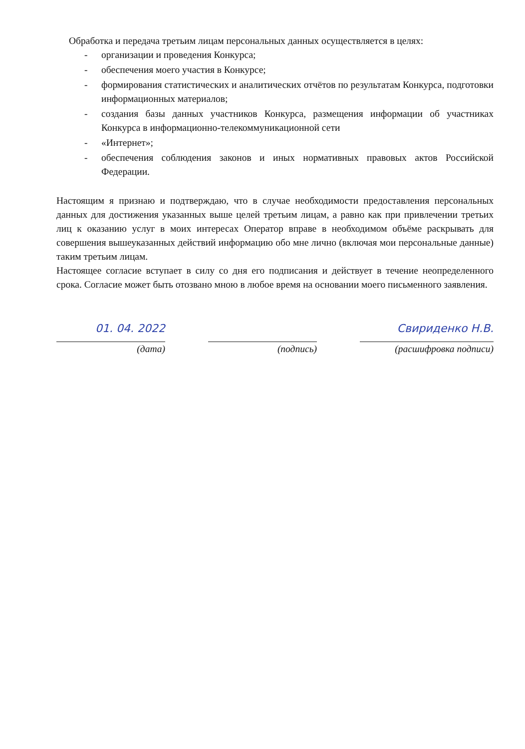Обработка и передача третьим лицам персональных данных осуществляется в целях:
- организации и проведения Конкурса;
- обеспечения моего участия в Конкурсе;
- формирования статистических и аналитических отчётов по результатам Конкурса, подготовки информационных материалов;
- создания базы данных участников Конкурса, размещения информации об участниках Конкурса в информационно-телекоммуникационной сети
- «Интернет»;
- обеспечения соблюдения законов и иных нормативных правовых актов Российской Федерации.
Настоящим я признаю и подтверждаю, что в случае необходимости предоставления персональных данных для достижения указанных выше целей третьим лицам, а равно как при привлечении третьих лиц к оказанию услуг в моих интересах Оператор вправе в необходимом объёме раскрывать для совершения вышеуказанных действий информацию обо мне лично (включая мои персональные данные) таким третьим лицам.
Настоящее согласие вступает в силу со дня его подписания и действует в течение неопределенного срока. Согласие может быть отозвано мною в любое время на основании моего письменного заявления.
01. 04. 2022
(дата)
(подпись)
Свириденко Н.В.
(расшифровка подписи)